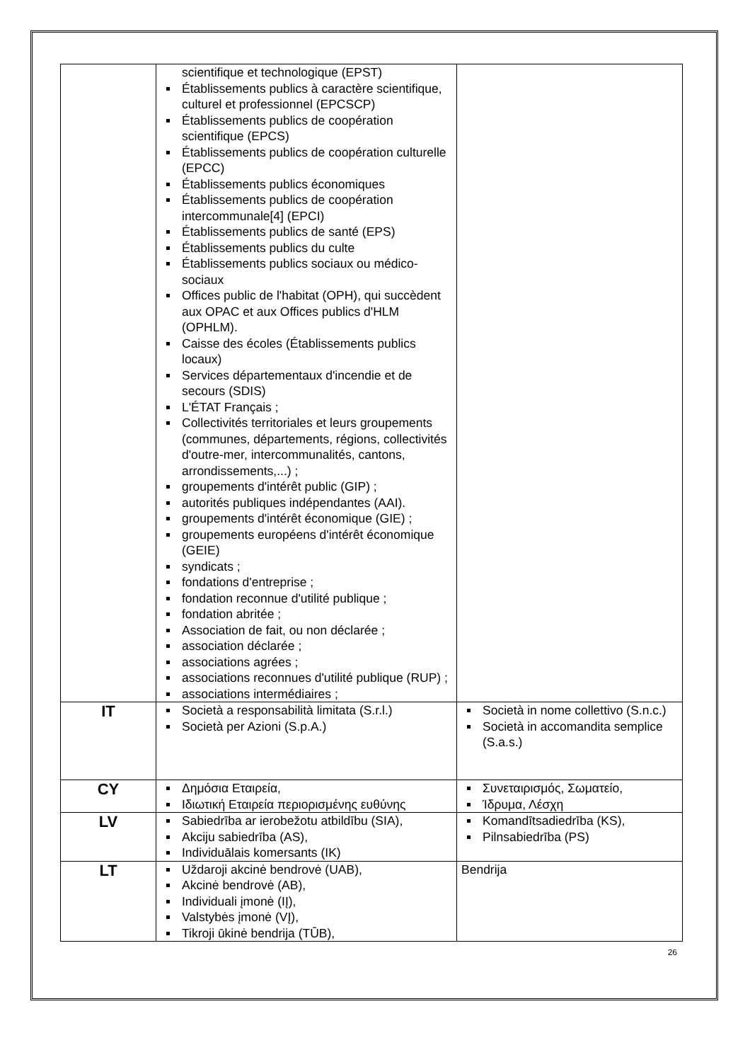| | scientifique et technologique (EPST) Établissements publics à caractère scientifique, culturel et professionnel (EPCSCP) Établissements publics de coopération scientifique (EPCS) Établissements publics de coopération culturelle (EPCC) Établissements publics économiques Établissements publics de coopération intercommunale[4] (EPCI) Établissements publics de santé (EPS) Établissements publics du culte Établissements publics sociaux ou médico-sociaux Offices public de l'habitat (OPH), qui succèdent aux OPAC et aux Offices publics d'HLM (OPHLM). Caisse des écoles (Établissements publics locaux) Services départementaux d'incendie et de secours (SDIS) L'ÉTAT Français ; Collectivités territoriales et leurs groupements (communes, départements, régions, collectivités d'outre-mer, intercommunalités, cantons, arrondissements,...) ; groupements d'intérêt public (GIP) ; autorités publiques indépendantes (AAI). groupements d'intérêt économique (GIE) ; groupements européens d'intérêt économique (GEIE) syndicats ; fondations d'entreprise ; fondation reconnue d'utilité publique ; fondation abritée ; Association de fait, ou non déclarée ; association déclarée ; associations agrées ; associations reconnues d'utilité publique (RUP) ; associations intermédiaires ; | |
| IT | Società a responsabilità limitata (S.r.l.) Società per Azioni (S.p.A.) | Società in nome collettivo (S.n.c.) Società in accomandita semplice (S.a.s.) |
| CY | Δημόσια Εταιρεία, Ιδιωτική Εταιρεία περιορισμένης ευθύνης | Συνεταιρισμός, Σωματείο, Ίδρυμα, Λέσχη |
| LV | Sabiedrība ar ierobežotu atbildību (SIA), Akciju sabiedrība (AS), Individuālais komersants (IK) | Komandītsadiedrība (KS), Pilnsabiedrība (PS) |
| LT | Uždaroji akcinė bendrovė (UAB), Akcinė bendrovė (AB), Individuali įmonė (IĮ), Valstybės įmonė (VĮ), Tikroji ūkinė bendrija (TŪB), | Bendrija |
26